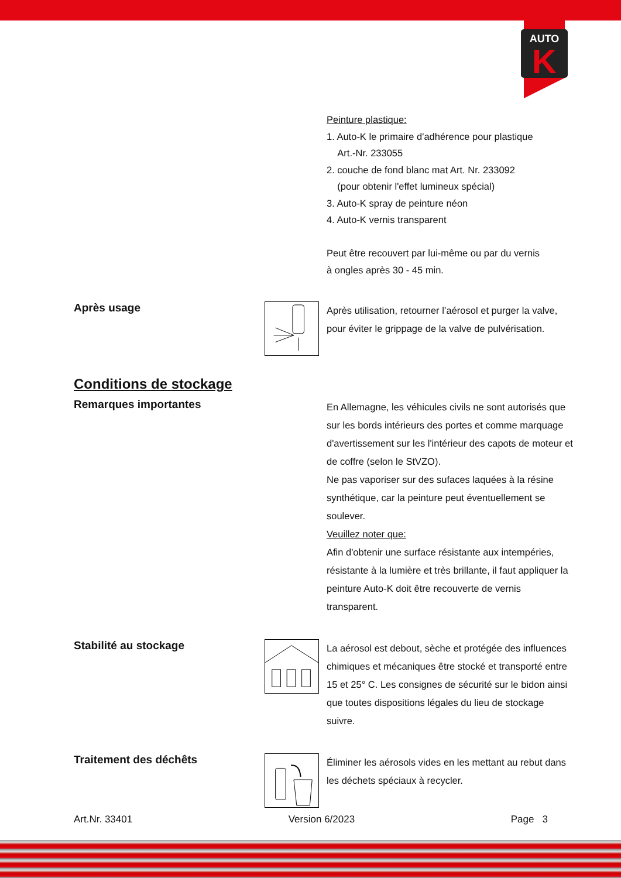AUTO
K
Peinture plastique:
1. Auto-K le primaire d'adhérence pour plastique
Art.-Nr. 233055
2. couche de fond blanc mat Art. Nr. 233092
(pour obtenir l'effet lumineux spécial)
3. Auto-K spray de peinture néon
4. Auto-K vernis transparent
Peut être recouvert par lui-même ou par du vernis
à ongles après 30 - 45 min.
Après usage
Après utilisation, retourner l’aérosol et purger la valve, pour éviter le grippage de la valve de pulvérisation.
Conditions de stockage
Remarques importantes
En Allemagne, les véhicules civils ne sont autorisés que sur les bords intérieurs des portes et comme marquage d'avertissement sur les l'intérieur des capots de moteur et de coffre (selon le StVZO).
Ne pas vaporiser sur des sufaces laquées à la résine synthétique, car la peinture peut éventuellement se soulever.
Veuillez noter que:
Afin d'obtenir une surface résistante aux intempéries, résistante à la lumière et très brillante, il faut appliquer la peinture Auto-K doit être recouverte de vernis transparent.
Stabilité au stockage
La aérosol est debout, sèche et protégée des influences chimiques et mécaniques être stocké et transporté entre 15 et 25° C. Les consignes de sécurité sur le bidon ainsi que toutes dispositions légales du lieu de stockage suivre.
Traitement des déchêts
Éliminer les aérosols vides en les mettant au rebut dans les déchets spéciaux à recycler.
Art.Nr. 33401 Version 6/2023 Page 3